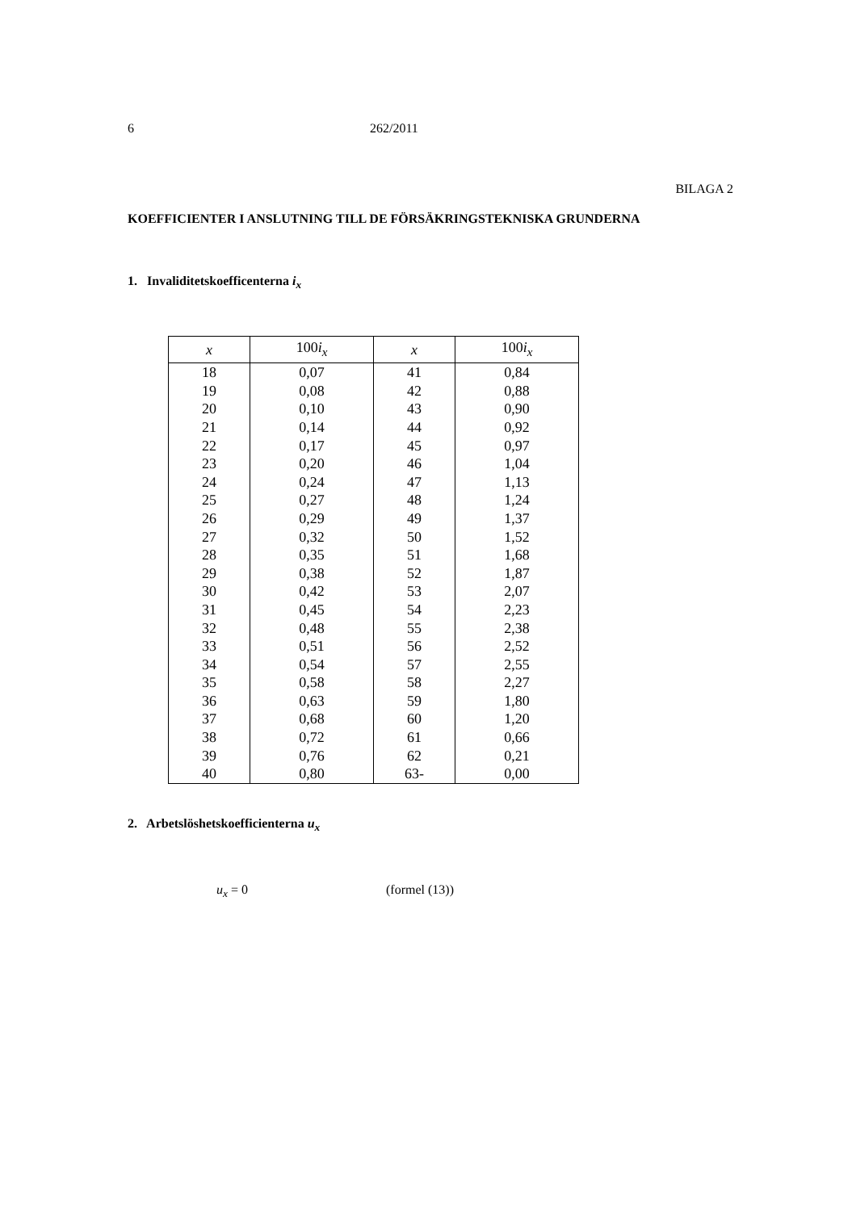6 262/2011
BILAGA 2
KOEFFICIENTER I ANSLUTNING TILL DE FÖRSÄKRINGSTEKNISKA GRUNDERNA
1. Invaliditetskoefficenterna i<sub>x</sub>
| x | 100 i<sub>x</sub> | x | 100 i<sub>x</sub> |
| --- | --- | --- | --- |
| 18 | 0,07 | 41 | 0,84 |
| 19 | 0,08 | 42 | 0,88 |
| 20 | 0,10 | 43 | 0,90 |
| 21 | 0,14 | 44 | 0,92 |
| 22 | 0,17 | 45 | 0,97 |
| 23 | 0,20 | 46 | 1,04 |
| 24 | 0,24 | 47 | 1,13 |
| 25 | 0,27 | 48 | 1,24 |
| 26 | 0,29 | 49 | 1,37 |
| 27 | 0,32 | 50 | 1,52 |
| 28 | 0,35 | 51 | 1,68 |
| 29 | 0,38 | 52 | 1,87 |
| 30 | 0,42 | 53 | 2,07 |
| 31 | 0,45 | 54 | 2,23 |
| 32 | 0,48 | 55 | 2,38 |
| 33 | 0,51 | 56 | 2,52 |
| 34 | 0,54 | 57 | 2,55 |
| 35 | 0,58 | 58 | 2,27 |
| 36 | 0,63 | 59 | 1,80 |
| 37 | 0,68 | 60 | 1,20 |
| 38 | 0,72 | 61 | 0,66 |
| 39 | 0,76 | 62 | 0,21 |
| 40 | 0,80 | 63- | 0,00 |
2. Arbetslöshetskoefficienterna u<sub>x</sub>
u<sub>x</sub> = 0 (formel (13))